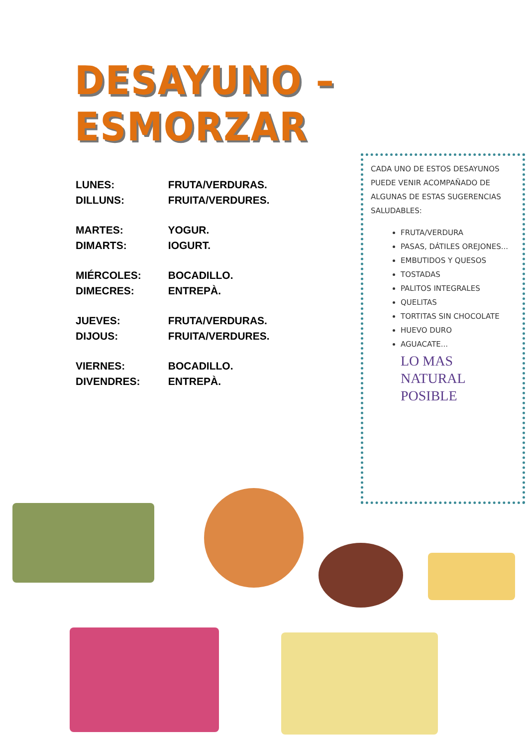DESAYUNO – ESMORZAR
LUNES: FRUTA/VERDURAS.
DILLUNS: FRUITA/VERDURES.
MARTES: YOGUR.
DIMARTS: IOGURT.
MIÉRCOLES: BOCADILLO.
DIMECRES: ENTREPÀ.
JUEVES: FRUTA/VERDURAS.
DIJOUS: FRUITA/VERDURES.
VIERNES: BOCADILLO.
DIVENDRES: ENTREPÀ.
CADA UNO DE ESTOS DESAYUNOS PUEDE VENIR ACOMPAÑADO DE ALGUNAS DE ESTAS SUGERENCIAS SALUDABLES:
FRUTA/VERDURA
PASAS, DÁTILES OREJONES...
EMBUTIDOS Y QUESOS
TOSTADAS
PALITOS INTEGRALES
QUELITAS
TORTITAS SIN CHOCOLATE
HUEVO DURO
AGUACATE...
LO MAS
NATURAL
POSIBLE